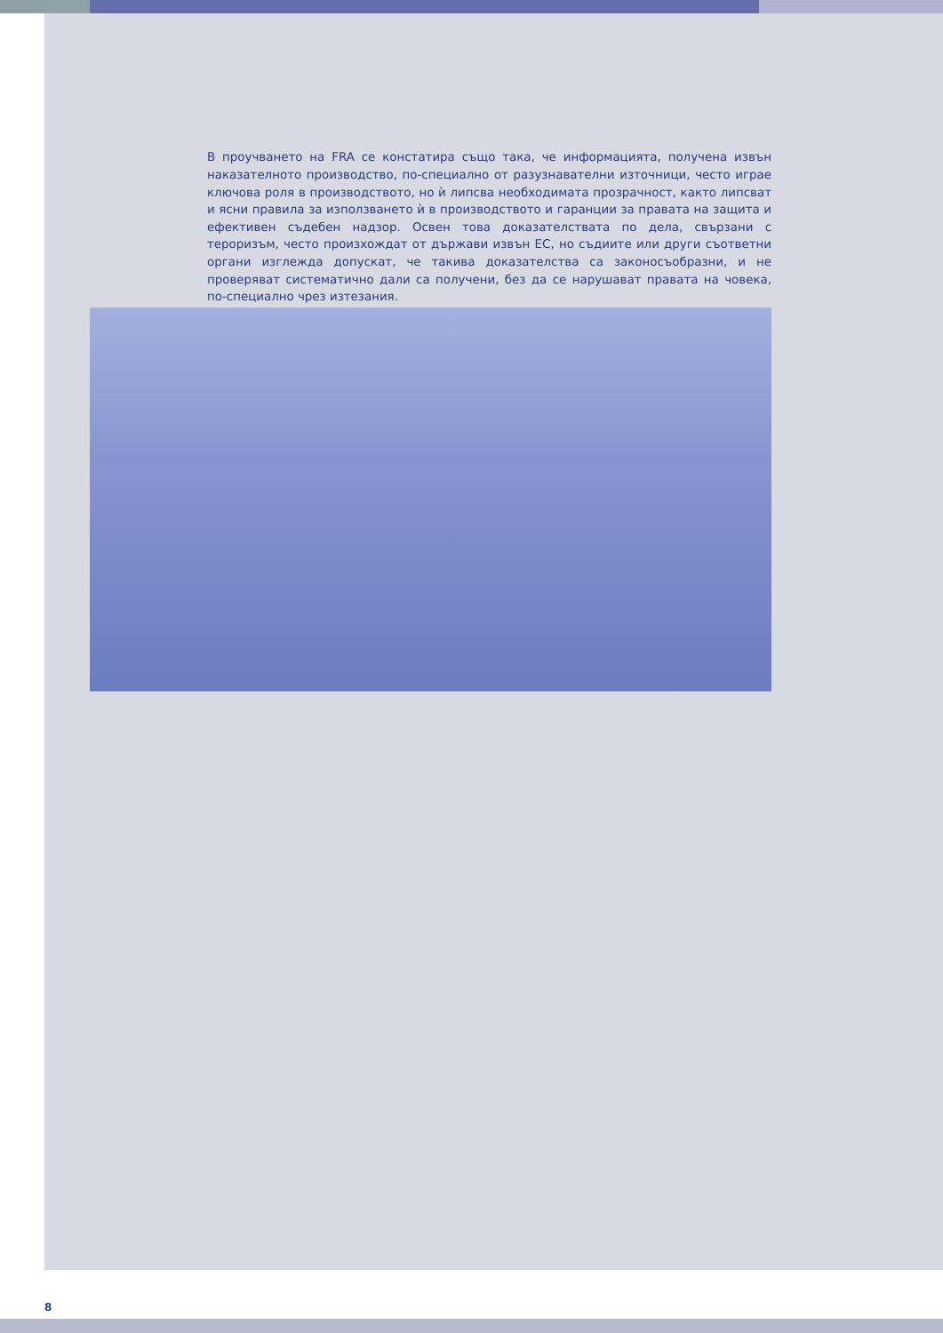В проучването на FRA се констатира също така, че информацията, получена извън наказателното производство, по-специално от разузнавателни източници, често играе ключова роля в производството, но ѝ липсва необходимата прозрачност, както липсват и ясни правила за използването ѝ в производството и гаранции за правата на защита и ефективен съдебен надзор. Освен това доказателствата по дела, свързани с тероризъм, често произхождат от държави извън ЕС, но съдиите или други съответни органи изглежда допускат, че такива доказателства са законосъобразни, и не проверяват систематично дали са получени, без да се нарушават правата на човека, по-специално чрез изтезания.
8